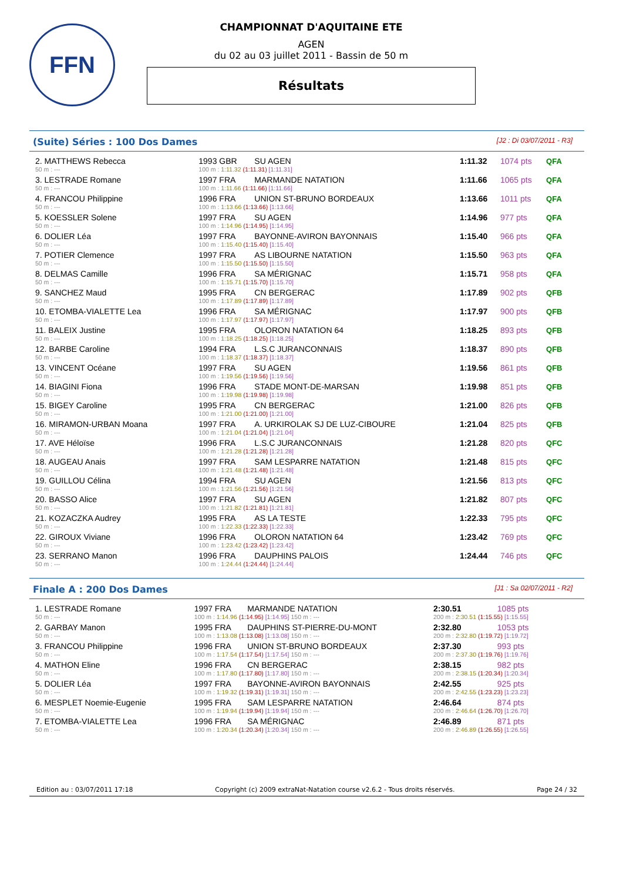FFN
CHAMPIONNAT D'AQUITAINE ETE
AGEN
du 02 au 03 juillet 2011 - Bassin de 50 m
Résultats
(Suite) Séries : 100 Dos Dames [J2 : Di 03/07/2011 - R3]
| 2. MATTHEWS Rebecca | | 1993 GBR | SU AGEN | 1:11.32 | 1074 pts | QFA |
| 50 m : --- | 100 m : 1:11.32 (1:11.31) [1:11.31] | | | | | |
| 3. LESTRADE Romane | | 1997 FRA | MARMANDE NATATION | 1:11.66 | 1065 pts | QFA |
| 50 m : --- | 100 m : 1:11.66 (1:11.66) [1:11.66] | | | | | |
| 4. FRANCOU Philippine | | 1996 FRA | UNION ST-BRUNO BORDEAUX | 1:13.66 | 1011 pts | QFA |
| 50 m : --- | 100 m : 1:13.66 (1:13.66) [1:13.66] | | | | | |
| 5. KOESSLER Solene | | 1997 FRA | SU AGEN | 1:14.96 | 977 pts | QFA |
| 50 m : --- | 100 m : 1:14.96 (1:14.95) [1:14.95] | | | | | |
| 6. DOLIER Léa | | 1997 FRA | BAYONNE-AVIRON BAYONNAIS | 1:15.40 | 966 pts | QFA |
| 50 m : --- | 100 m : 1:15.40 (1:15.40) [1:15.40] | | | | | |
| 7. POTIER Clemence | | 1997 FRA | AS LIBOURNE NATATION | 1:15.50 | 963 pts | QFA |
| 50 m : --- | 100 m : 1:15.50 (1:15.50) [1:15.50] | | | | | |
| 8. DELMAS Camille | | 1996 FRA | SA MÉRIGNAC | 1:15.71 | 958 pts | QFA |
| 50 m : --- | 100 m : 1:15.71 (1:15.70) [1:15.70] | | | | | |
| 9. SANCHEZ Maud | | 1995 FRA | CN BERGERAC | 1:17.89 | 902 pts | QFB |
| 50 m : --- | 100 m : 1:17.89 (1:17.89) [1:17.89] | | | | | |
| 10. ETOMBA-VIALETTE Lea | | 1996 FRA | SA MÉRIGNAC | 1:17.97 | 900 pts | QFB |
| 50 m : --- | 100 m : 1:17.97 (1:17.97) [1:17.97] | | | | | |
| 11. BALEIX Justine | | 1995 FRA | OLORON NATATION 64 | 1:18.25 | 893 pts | QFB |
| 50 m : --- | 100 m : 1:18.25 (1:18.25) [1:18.25] | | | | | |
| 12. BARBE Caroline | | 1994 FRA | L.S.C JURANCONNAIS | 1:18.37 | 890 pts | QFB |
| 50 m : --- | 100 m : 1:18.37 (1:18.37) [1:18.37] | | | | | |
| 13. VINCENT Océane | | 1997 FRA | SU AGEN | 1:19.56 | 861 pts | QFB |
| 50 m : --- | 100 m : 1:19.56 (1:19.56) [1:19.56] | | | | | |
| 14. BIAGINI Fiona | | 1996 FRA | STADE MONT-DE-MARSAN | 1:19.98 | 851 pts | QFB |
| 50 m : --- | 100 m : 1:19.98 (1:19.98) [1:19.98] | | | | | |
| 15. BIGEY Caroline | | 1995 FRA | CN BERGERAC | 1:21.00 | 826 pts | QFB |
| 50 m : --- | 100 m : 1:21.00 (1:21.00) [1:21.00] | | | | | |
| 16. MIRAMON-URBAN Moana | | 1997 FRA | A. URKIROLAK SJ DE LUZ-CIBOURE | 1:21.04 | 825 pts | QFB |
| 50 m : --- | 100 m : 1:21.04 (1:21.04) [1:21.04] | | | | | |
| 17. AVE Héloïse | | 1996 FRA | L.S.C JURANCONNAIS | 1:21.28 | 820 pts | QFC |
| 50 m : --- | 100 m : 1:21.28 (1:21.28) [1:21.28] | | | | | |
| 18. AUGEAU Anais | | 1997 FRA | SAM LESPARRE NATATION | 1:21.48 | 815 pts | QFC |
| 50 m : --- | 100 m : 1:21.48 (1:21.48) [1:21.48] | | | | | |
| 19. GUILLOU Célina | | 1994 FRA | SU AGEN | 1:21.56 | 813 pts | QFC |
| 50 m : --- | 100 m : 1:21.56 (1:21.56) [1:21.56] | | | | | |
| 20. BASSO Alice | | 1997 FRA | SU AGEN | 1:21.82 | 807 pts | QFC |
| 50 m : --- | 100 m : 1:21.82 (1:21.81) [1:21.81] | | | | | |
| 21. KOZACZKA Audrey | | 1995 FRA | AS LA TESTE | 1:22.33 | 795 pts | QFC |
| 50 m : --- | 100 m : 1:22.33 (1:22.33) [1:22.33] | | | | | |
| 22. GIROUX Viviane | | 1996 FRA | OLORON NATATION 64 | 1:23.42 | 769 pts | QFC |
| 50 m : --- | 100 m : 1:23.42 (1:23.42) [1:23.42] | | | | | |
| 23. SERRANO Manon | | 1996 FRA | DAUPHINS PALOIS | 1:24.44 | 746 pts | QFC |
| 50 m : --- | 100 m : 1:24.44 (1:24.44) [1:24.44] | | | | | |
Finale A : 200 Dos Dames [J1 : Sa 02/07/2011 - R2]
| 1. LESTRADE Romane | 1997 FRA | MARMANDE NATATION | 2:30.51 | 1085 pts |
| 50 m : --- | 100 m : 1:14.96 (1:14.95) [1:14.95] 150 m : --- | | 200 m : 2:30.51 (1:15.55) [1:15.55] | |
| 2. GARBAY Manon | 1995 FRA | DAUPHINS ST-PIERRE-DU-MONT | 2:32.80 | 1053 pts |
| 50 m : --- | 100 m : 1:13.08 (1:13.08) [1:13.08] 150 m : --- | | 200 m : 2:32.80 (1:19.72) [1:19.72] | |
| 3. FRANCOU Philippine | 1996 FRA | UNION ST-BRUNO BORDEAUX | 2:37.30 | 993 pts |
| 50 m : --- | 100 m : 1:17.54 (1:17.54) [1:17.54] 150 m : --- | | 200 m : 2:37.30 (1:19.76) [1:19.76] | |
| 4. MATHON Eline | 1996 FRA | CN BERGERAC | 2:38.15 | 982 pts |
| 50 m : --- | 100 m : 1:17.80 (1:17.80) [1:17.80] 150 m : --- | | 200 m : 2:38.15 (1:20.34) [1:20.34] | |
| 5. DOLIER Léa | 1997 FRA | BAYONNE-AVIRON BAYONNAIS | 2:42.55 | 925 pts |
| 50 m : --- | 100 m : 1:19.32 (1:19.31) [1:19.31] 150 m : --- | | 200 m : 2:42.55 (1:23.23) [1:23.23] | |
| 6. MESPLET Noemie-Eugenie | 1995 FRA | SAM LESPARRE NATATION | 2:46.64 | 874 pts |
| 50 m : --- | 100 m : 1:19.94 (1:19.94) [1:19.94] 150 m : --- | | 200 m : 2:46.64 (1:26.70) [1:26.70] | |
| 7. ETOMBA-VIALETTE Lea | 1996 FRA | SA MÉRIGNAC | 2:46.89 | 871 pts |
| 50 m : --- | 100 m : 1:20.34 (1:20.34) [1:20.34] 150 m : --- | | 200 m : 2:46.89 (1:26.55) [1:26.55] | |
Edition au : 03/07/2011 17:18 Copyright (c) 2009 extraNat-Natation course v2.6.2 - Tous droits réservés. Page 24 / 32